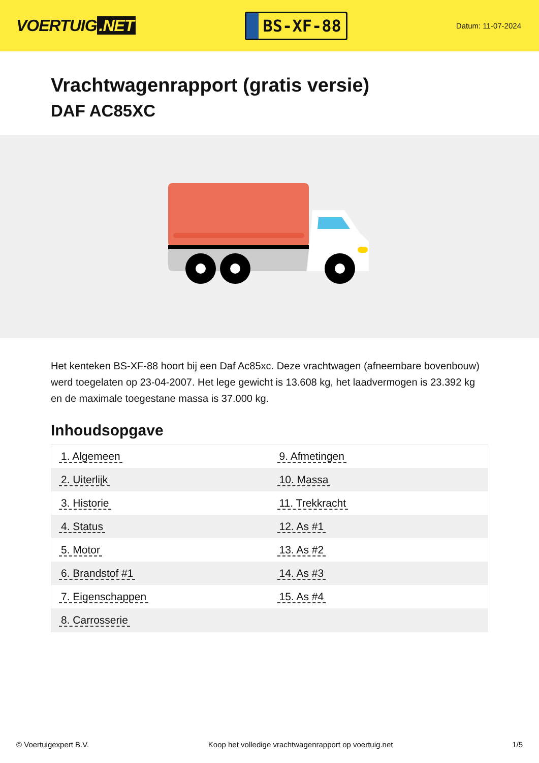VOERTUIG.NET
BS-XF-88
Datum: 11-07-2024
Vrachtwagenrapport (gratis versie)
DAF AC85XC
Het kenteken BS-XF-88 hoort bij een Daf Ac85xc. Deze vrachtwagen (afneembare bovenbouw) werd toegelaten op 23-04-2007. Het lege gewicht is 13.608 kg, het laadvermogen is 23.392 kg en de maximale toegestane massa is 37.000 kg.
Inhoudsopgave
| 1. Algemeen | 9. Afmetingen |
| 2. Uiterlijk | 10. Massa |
| 3. Historie | 11. Trekkracht |
| 4. Status | 12. As #1 |
| 5. Motor | 13. As #2 |
| 6. Brandstof #1 | 14. As #3 |
| 7. Eigenschappen | 15. As #4 |
| 8. Carrosserie | |
© Voertuigexpert B.V. Koop het volledige vrachtwagenrapport op voertuig.net
1/5